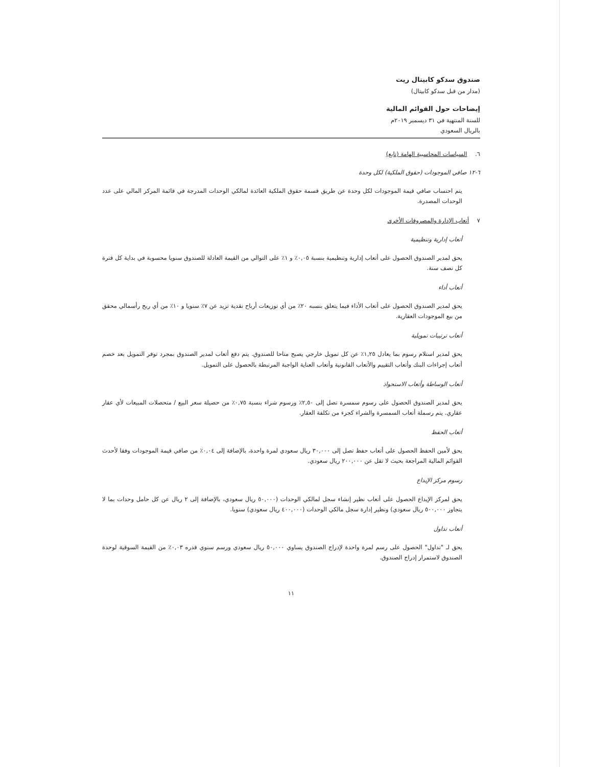صندوق سدكو كابيتال ريت
(مدار من قبل سدكو كابيتال)
إيضاحات حول القوائم المالية
للسنة المنتهية في ٣١ ديسمبر ٢٠١٩م
بالريال السعودي
٦. السياسات المحاسبية الهامة (تابع)
٦-١٢ صافي الموجودات (حقوق الملكية) لكل وحدة
يتم احتساب صافي قيمة الموجودات لكل وحدة عن طريق قسمة حقوق الملكية العائدة لمالكي الوحدات المدرجة في قائمة المركز المالي على عدد الوحدات المصدرة.
٧ أتعاب الإدارة والمصروفات الأخرى
أتعاب إدارية وتنظيمية
يحق لمدير الصندوق الحصول على أتعاب إدارية وتنظيمية بنسبة ٠,٠٥٪ و ١٪ على التوالي من القيمة العادلة للصندوق سنويا محسوبة في بداية كل فترة كل نصف سنة.
أتعاب أداء
يحق لمدير الصندوق الحصول على أتعاب الأداء فيما يتعلق بنسبه ٢٠٪ من أي توزيعات أرباح نقدية تزيد عن ٧٪ سنويا و ١٠٪ من أي ربح رأسمالي محقق من بيع الموجودات العقارية.
أتعاب ترتيبات تمويلية
يحق لمدير استلام رسوم بما يعادل ١,٢٥٪ عن كل تمويل خارجي يصبح متاحا للصندوق. يتم دفع أتعاب لمدير الصندوق بمجرد توفر التمويل بعد خصم أتعاب إجراءات البنك وأتعاب التقييم والأتعاب القانونية وأتعاب العناية الواجبة المرتبطة بالحصول على التمويل.
أتعاب الوساطة وأتعاب الاستحواذ
يحق لمدير الصندوق الحصول على رسوم سمسرة تصل إلى ٢,٥٠٪ ورسوم شراء بنسبة ٠,٧٥٪ من حصيلة سعر البيع / متحصلات المبيعات لأي عقار عقاري. يتم رسملة أتعاب السمسرة والشراء كجزء من تكلفة العقار.
أتعاب الحفظ
يحق لأمين الحفظ الحصول على أتعاب حفظ تصل إلى ٣٠,٠٠٠ ريال سعودي لمرة واحدة، بالإضافة إلى ٠,٠٤٪ من صافي قيمة الموجودات وفقا لأحدث القوائم المالية المراجعة بحيث لا تقل عن ٢٠٠,٠٠٠ ريال سعودي.
رسوم مركز الإيداع
يحق لمركز الإيداع الحصول على أتعاب نظير إنشاء سجل لمالكي الوحدات (٥٠,٠٠٠ ريال سعودي، بالإضافة إلى ٢ ريال عن كل حامل وحدات بما لا يتجاوز ٥٠٠,٠٠٠ ريال سعودي) ونظير إدارة سجل مالكي الوحدات (٤٠٠,٠٠٠ ريال سعودي) سنويا.
أتعاب تداول
يحق لـ "تداول" الحصول على رسم لمرة واحدة لإدراج الصندوق يساوي ٥٠,٠٠٠ ريال سعودي ورسم سنوي قدره ٠,٠٣٪ من القيمة السوقية لوحدة الصندوق لاستمرار إدراج الصندوق.
١١